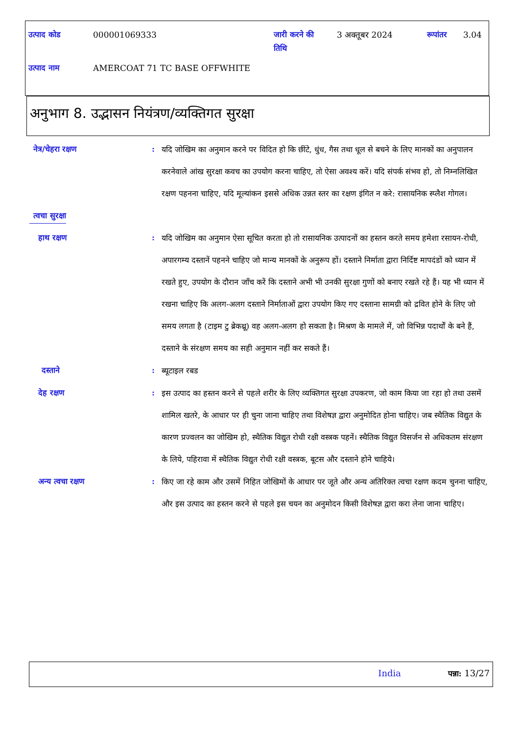| उत्पाद कोड | 000001069333 | जारी करने की तिथि | 3 अक्तूबर 2024 | रूपांतर | 3.04 |
| उत्पाद नाम | AMERCOAT 71 TC BASE OFFWHITE | | | | |
अनुभाग 8. उद्भासन नियंत्रण/व्यक्तिगत सुरक्षा
नेत्र/चेहरा रक्षण :
यदि जोखिम का अनुमान करने पर विदित हो कि छींटे, धुंध, गैस तथा धूल से बचने के लिए मानकों का अनुपालन करनेवाले आंख सुरक्षा कवच का उपयोग करना चाहिए, तो ऐसा अवश्य करें। यदि संपर्क संभव हो, तो निम्नलिखित रक्षण पहनना चाहिए, यदि मूल्यांकन इससे अधिक उन्नत स्तर का रक्षण इंगित न करे: रासायनिक स्प्लैश गोगल।
त्वचा सुरक्षा
हाथ रक्षण :
यदि जोखिम का अनुमान ऐसा सूचित करता हो तो रासायनिक उत्पादनों का हस्तन करते समय हमेशा रसायन-रोधी, अपारगम्य दस्तानें पहनने चाहिए जो मान्य मानकों के अनुरूप हों। दस्ताने निर्माता द्वारा निर्दिष्ट मापदंडों को ध्यान में रखते हुए, उपयोग के दौरान जाँच करें कि दस्ताने अभी भी उनकी सुरक्षा गुणों को बनाए रखते रहे हैं। यह भी ध्यान में रखना चाहिए कि अलग-अलग दस्ताने निर्माताओं द्वारा उपयोग किए गए दस्ताना सामग्री को द्रवित होने के लिए जो समय लगता है (टाइम टु ब्रेकथ्रू) वह अलग-अलग हो सकता है। मिश्रण के मामले में, जो विभिन्न पदार्थों के बने हैं, दस्ताने के संरक्षण समय का सही अनुमान नहीं कर सकते हैं।
दस्ताने :
ब्यूटाइल रबड
देह रक्षण :
इस उत्पाद का हस्तन करने से पहले शरीर के लिए व्यक्तिगत सुरक्षा उपकरण, जो काम किया जा रहा हो तथा उसमें शामिल खतरे, के आधार पर ही चुना जाना चाहिए तथा विशेषज्ञ द्वारा अनुमोदित होना चाहिए। जब स्थैतिक विद्युत के कारण प्रज्वलन का जोखिम हो, स्थैतिक विद्युत रोधी रक्षी वस्त्रक पहनें। स्थैतिक विद्युत विसर्जन से अधिकतम संरक्षण के लिये, पहिरावा में स्थैतिक विद्युत रोधी रक्षी वस्त्रक, बूटस और दस्ताने होने चाहिये।
अन्य त्वचा रक्षण :
किए जा रहे काम और उसमें निहित जोखिमों के आधार पर जूते और अन्य अतिरिक्त त्वचा रक्षण कदम चुनना चाहिए, और इस उत्पाद का हस्तन करने से पहले इस चयन का अनुमोदन किसी विशेषज्ञ द्वारा करा लेना जाना चाहिए।
India पन्ना: 13/27